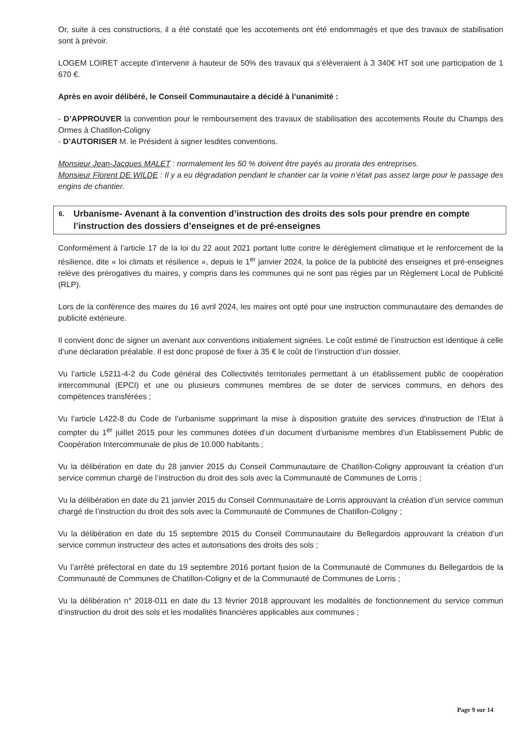Or, suite à ces constructions, il a été constaté que les accotements ont été endommagés et que des travaux de stabilisation sont à prévoir.
LOGEM LOIRET accepte d’intervenir à hauteur de 50% des travaux qui s’élèveraient à 3 340€ HT soit une participation de 1 670 €.
Après en avoir délibéré, le Conseil Communautaire a décidé à l’unanimité :
- D’APPROUVER la convention pour le remboursement des travaux de stabilisation des accotements Route du Champs des Ormes à Chatillon-Coligny
- D’AUTORISER M. le Président à signer lesdites conventions.
Monsieur Jean-Jacques MALET : normalement les 50 % doivent être payés au prorata des entreprises.
Monsieur Florent DE WILDE : Il y a eu dégradation pendant le chantier car la voirie n’était pas assez large pour le passage des engins de chantier.
6. Urbanisme- Avenant à la convention d’instruction des droits des sols pour prendre en compte l’instruction des dossiers d’enseignes et de pré-enseignes
Conformément à l’article 17 de la loi du 22 aout 2021 portant lutte contre le dérèglement climatique et le renforcement de la résilience, dite « loi climats et résilience », depuis le 1<sup>er</sup> janvier 2024, la police de la publicité des enseignes et pré-enseignes relève des prérogatives du maires, y compris dans les communes qui ne sont pas régies par un Règlement Local de Publicité (RLP).
Lors de la conférence des maires du 16 avril 2024, les maires ont opté pour une instruction communautaire des demandes de publicité extérieure.
Il convient donc de signer un avenant aux conventions initialement signées. Le coût estimé de l’instruction est identique à celle d’une déclaration préalable. Il est donc proposé de fixer à 35 € le coût de l’instruction d’un dossier.
Vu l’article L5211-4-2 du Code général des Collectivités territoriales permettant à un établissement public de coopération intercommunal (EPCI) et une ou plusieurs communes membres de se doter de services communs, en dehors des compétences transférées ;
Vu l’article L422-8 du Code de l’urbanisme supprimant la mise à disposition gratuite des services d’instruction de l’Etat à compter du 1<sup>er</sup> juillet 2015 pour les communes dotées d’un document d’urbanisme membres d’un Etablissement Public de Coopération Intercommunale de plus de 10.000 habitants ;
Vu la délibération en date du 28 janvier 2015 du Conseil Communautaire de Chatillon-Coligny approuvant la création d’un service commun chargé de l’instruction du droit des sols avec la Communauté de Communes de Lorris ;
Vu la délibération en date du 21 janvier 2015 du Conseil Communautaire de Lorris approuvant la création d’un service commun chargé de l’instruction du droit des sols avec la Communauté de Communes de Chatillon-Coligny ;
Vu la délibération en date du 15 septembre 2015 du Conseil Communautaire du Bellegardois approuvant la création d’un service commun instructeur des actes et autorisations des droits des sols ;
Vu l’arrêté préfectoral en date du 19 septembre 2016 portant fusion de la Communauté de Communes du Bellegardois de la Communauté de Communes de Chatillon-Coligny et de la Communauté de Communes de Lorris ;
Vu la délibération n° 2018-011 en date du 13 février 2018 approuvant les modalités de fonctionnement du service commun d’instruction du droit des sols et les modalités financières applicables aux communes ;
Page 9 sur 14